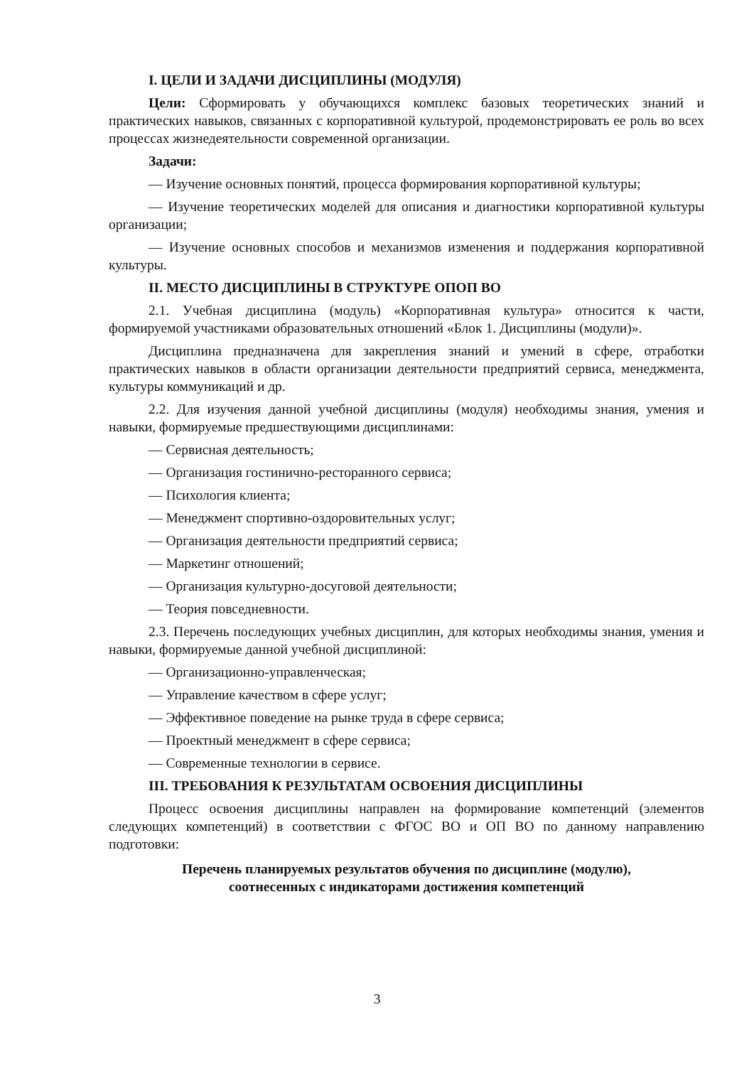I. ЦЕЛИ И ЗАДАЧИ ДИСЦИПЛИНЫ (МОДУЛЯ)
Цели: Сформировать у обучающихся комплекс базовых теоретических знаний и практических навыков, связанных с корпоративной культурой, продемонстрировать ее роль во всех процессах жизнедеятельности современной организации.
Задачи:
— Изучение основных понятий, процесса формирования корпоративной культуры;
— Изучение теоретических моделей для описания и диагностики корпоративной культуры организации;
— Изучение основных способов и механизмов изменения и поддержания корпоративной культуры.
II. МЕСТО ДИСЦИПЛИНЫ В СТРУКТУРЕ ОПОП ВО
2.1. Учебная дисциплина (модуль) «Корпоративная культура» относится к части, формируемой участниками образовательных отношений «Блок 1. Дисциплины (модули)».
Дисциплина предназначена для закрепления знаний и умений в сфере, отработки практических навыков в области организации деятельности предприятий сервиса, менеджмента, культуры коммуникаций и др.
2.2. Для изучения данной учебной дисциплины (модуля) необходимы знания, умения и навыки, формируемые предшествующими дисциплинами:
— Сервисная деятельность;
— Организация гостинично-ресторанного сервиса;
— Психология клиента;
— Менеджмент спортивно-оздоровительных услуг;
— Организация деятельности предприятий сервиса;
— Маркетинг отношений;
— Организация культурно-досуговой деятельности;
— Теория повседневности.
2.3. Перечень последующих учебных дисциплин, для которых необходимы знания, умения и навыки, формируемые данной учебной дисциплиной:
— Организационно-управленческая;
— Управление качеством в сфере услуг;
— Эффективное поведение на рынке труда в сфере сервиса;
— Проектный менеджмент в сфере сервиса;
— Современные технологии в сервисе.
III. ТРЕБОВАНИЯ К РЕЗУЛЬТАТАМ ОСВОЕНИЯ ДИСЦИПЛИНЫ
Процесс освоения дисциплины направлен на формирование компетенций (элементов следующих компетенций) в соответствии с ФГОС ВО и ОП ВО по данному направлению подготовки:
Перечень планируемых результатов обучения по дисциплине (модулю),
соотнесенных с индикаторами достижения компетенций
3